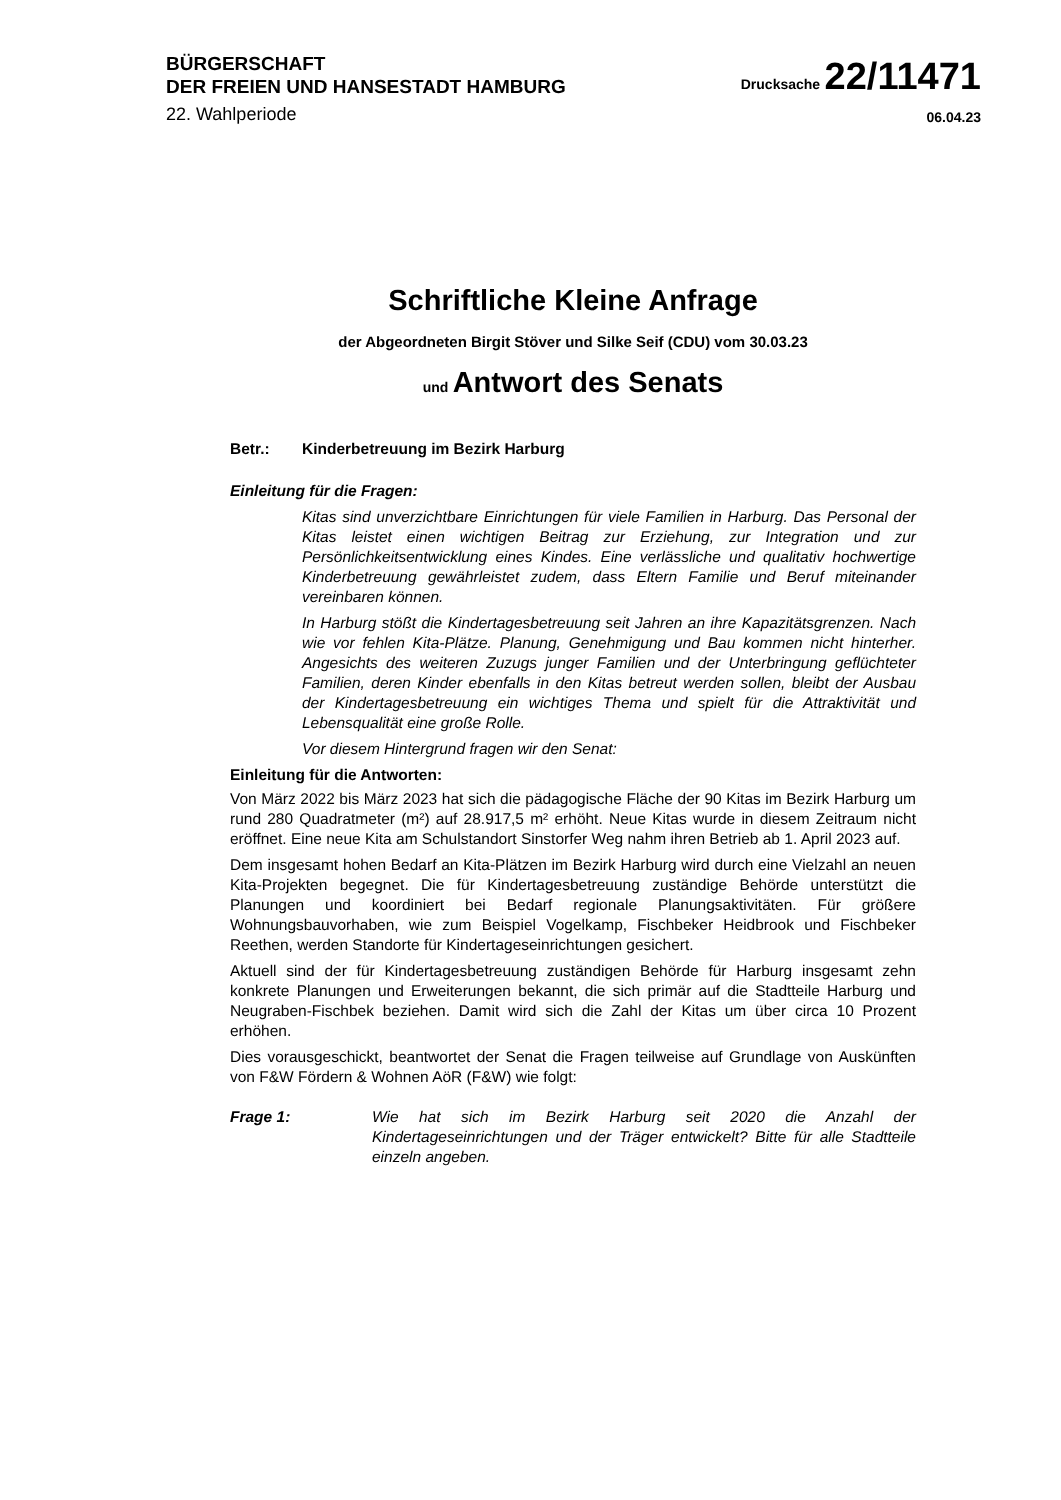BÜRGERSCHAFT
DER FREIEN UND HANSESTADT HAMBURG
Drucksache 22/11471
22. Wahlperiode
06.04.23
Schriftliche Kleine Anfrage
der Abgeordneten Birgit Stöver und Silke Seif (CDU) vom 30.03.23
und Antwort des Senats
Betr.: Kinderbetreuung im Bezirk Harburg
Einleitung für die Fragen:
Kitas sind unverzichtbare Einrichtungen für viele Familien in Harburg. Das Personal der Kitas leistet einen wichtigen Beitrag zur Erziehung, zur Integration und zur Persönlichkeitsentwicklung eines Kindes. Eine verlässliche und qualitativ hochwertige Kinderbetreuung gewährleistet zudem, dass Eltern Familie und Beruf miteinander vereinbaren können.
In Harburg stößt die Kindertagesbetreuung seit Jahren an ihre Kapazitätsgrenzen. Nach wie vor fehlen Kita-Plätze. Planung, Genehmigung und Bau kommen nicht hinterher. Angesichts des weiteren Zuzugs junger Familien und der Unterbringung geflüchteter Familien, deren Kinder ebenfalls in den Kitas betreut werden sollen, bleibt der Ausbau der Kindertagesbetreuung ein wichtiges Thema und spielt für die Attraktivität und Lebensqualität eine große Rolle.
Vor diesem Hintergrund fragen wir den Senat:
Einleitung für die Antworten:
Von März 2022 bis März 2023 hat sich die pädagogische Fläche der 90 Kitas im Bezirk Harburg um rund 280 Quadratmeter (m²) auf 28.917,5 m² erhöht. Neue Kitas wurde in diesem Zeitraum nicht eröffnet. Eine neue Kita am Schulstandort Sinstorfer Weg nahm ihren Betrieb ab 1. April 2023 auf.
Dem insgesamt hohen Bedarf an Kita-Plätzen im Bezirk Harburg wird durch eine Vielzahl an neuen Kita-Projekten begegnet. Die für Kindertagesbetreuung zuständige Behörde unterstützt die Planungen und koordiniert bei Bedarf regionale Planungsaktivitäten. Für größere Wohnungsbauvorhaben, wie zum Beispiel Vogelkamp, Fischbeker Heidbrook und Fischbeker Reethen, werden Standorte für Kindertageseinrichtungen gesichert.
Aktuell sind der für Kindertagesbetreuung zuständigen Behörde für Harburg insgesamt zehn konkrete Planungen und Erweiterungen bekannt, die sich primär auf die Stadtteile Harburg und Neugraben-Fischbek beziehen. Damit wird sich die Zahl der Kitas um über circa 10 Prozent erhöhen.
Dies vorausgeschickt, beantwortet der Senat die Fragen teilweise auf Grundlage von Auskünften von F&W Fördern & Wohnen AöR (F&W) wie folgt:
Frage 1: Wie hat sich im Bezirk Harburg seit 2020 die Anzahl der Kindertageseinrichtungen und der Träger entwickelt? Bitte für alle Stadtteile einzeln angeben.